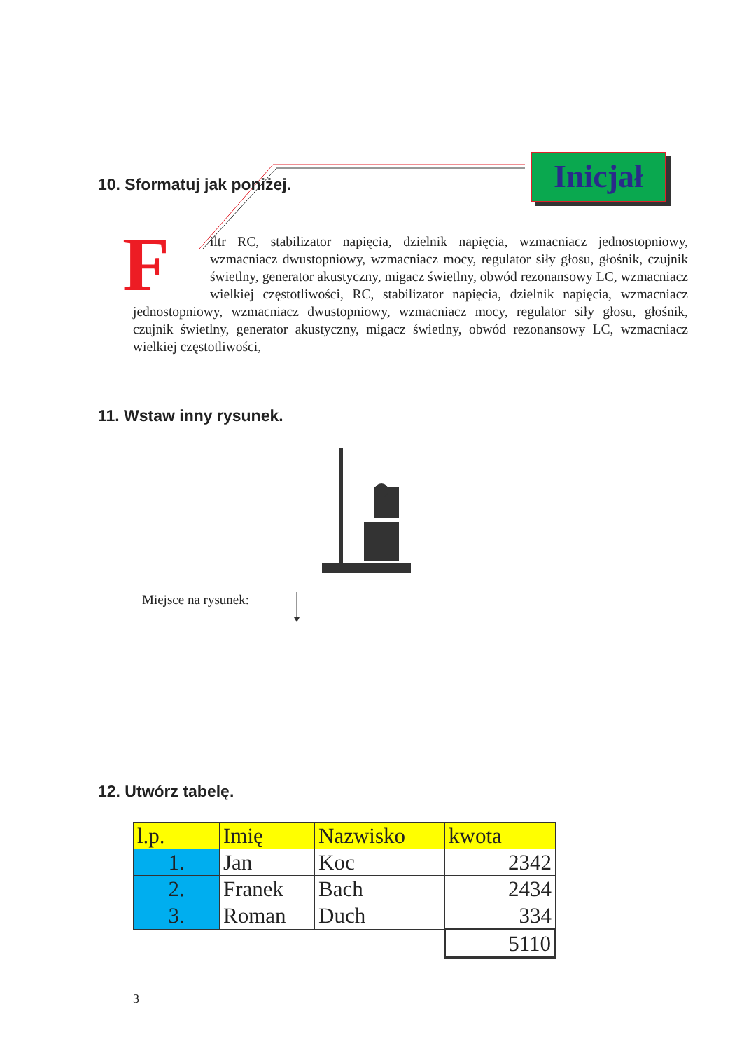10. Sformatuj jak poniżej.
Inicjał
F
iltr RC, stabilizator napięcia, dzielnik napięcia, wzmacniacz jednostopniowy, wzmacniacz dwustopniowy, wzmacniacz mocy, regulator siły głosu, głośnik, czujnik świetlny, generator akustyczny, migacz świetlny, obwód rezonansowy LC, wzmacniacz wielkiej częstotliwości, RC, stabilizator napięcia, dzielnik napięcia, wzmacniacz jednostopniowy, wzmacniacz dwustopniowy, wzmacniacz mocy, regulator siły głosu, głośnik, czujnik świetlny, generator akustyczny, migacz świetlny, obwód rezonansowy LC, wzmacniacz wielkiej częstotliwości,
11. Wstaw inny rysunek.
Miejsce na rysunek:
12. Utwórz tabelę.
| l.p. | Imię | Nazwisko | kwota |
| 1. | Jan | Koc | 2342 |
| 2. | Franek | Bach | 2434 |
| 3. | Roman | Duch | 334 |
| | | | 5110 |
3